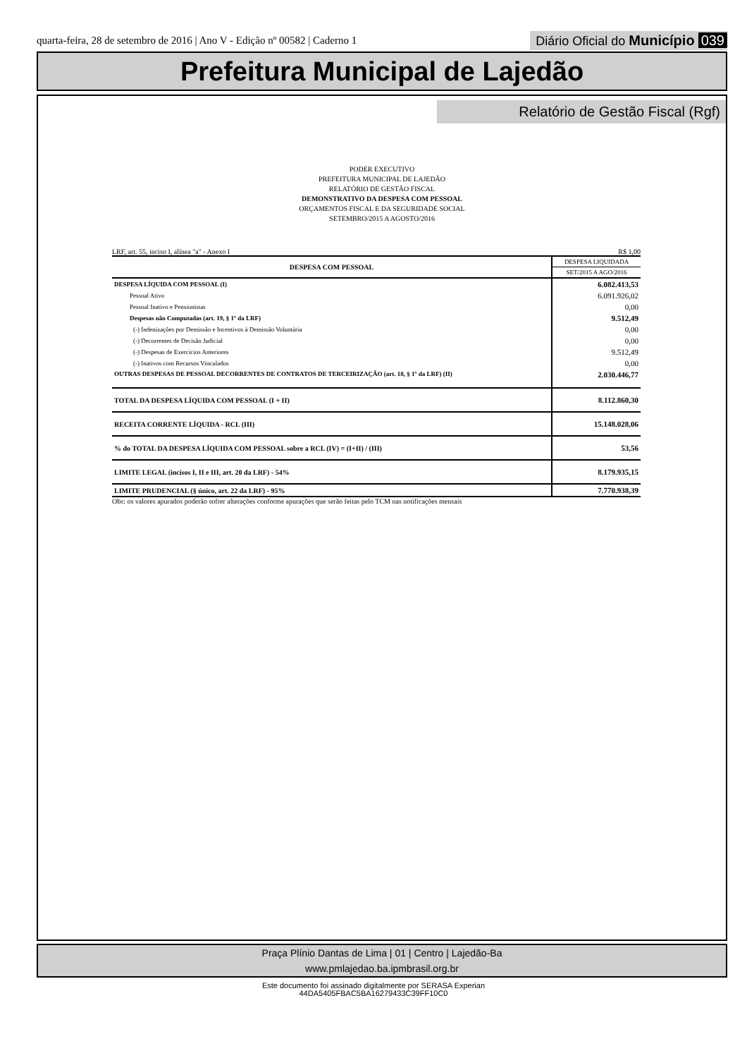quarta-feira, 28 de setembro de 2016 | Ano V - Edição nº 00582 | Caderno 1
Diário Oficial do Município 039
Prefeitura Municipal de Lajedão
Relatório de Gestão Fiscal (Rgf)
PODER EXECUTIVO
PREFEITURA MUNICIPAL DE LAJEDÃO
RELATÓRIO DE GESTÃO FISCAL
DEMONSTRATIVO DA DESPESA COM PESSOAL
ORÇAMENTOS FISCAL E DA SEGURIDADE SOCIAL
SETEMBRO/2015 A AGOSTO/2016
LRF, art. 55, inciso I, alínea "a" - Anexo I R$ 1,00
| DESPESA COM PESSOAL | DESPESA LIQUIDADA |
| --- | --- |
| | SET/2015 A AGO/2016 |
| DESPESA LÍQUIDA COM PESSOAL (I) | 6.082.413,53 |
| Pessoal Ativo | 6.091.926,02 |
| Pessoal Inativo e Pensionistas | 0,00 |
| Despesas não Computadas (art. 19, § 1º da LRF) | 9.512,49 |
| (-) Indenizações por Demissão e Incentivos à Demissão Voluntária | 0,00 |
| (-) Decorrentes de Decisão Judicial | 0,00 |
| (-) Despesas de Exercícios Anteriores | 9.512,49 |
| (-) Inativos com Recursos Vinculados | 0,00 |
| OUTRAS DESPESAS DE PESSOAL DECORRENTES DE CONTRATOS DE TERCEIRIZAÇÃO (art. 18, § 1º da LRF) (II) | 2.030.446,77 |
| TOTAL DA DESPESA LÍQUIDA COM PESSOAL (I + II) | 8.112.860,30 |
| RECEITA CORRENTE LÍQUIDA - RCL (III) | 15.148.028,06 |
| % do TOTAL DA DESPESA LÍQUIDA COM PESSOAL sobre a RCL (IV) = (I+II) / (III) | 53,56 |
| LIMITE LEGAL (incisos I, II e III, art. 20 da LRF) - 54% | 8.179.935,15 |
| LIMITE PRUDENCIAL (§ único, art. 22 da LRF) - 95% | 7.770.938,39 |
Obs: os valores apurados poderão sofrer alterações conforme apurações que serão feitas pelo TCM nas notificações mensais
Praça Plínio Dantas de Lima | 01 | Centro | Lajedão-Ba
www.pmlajedao.ba.ipmbrasil.org.br
Este documento foi assinado digitalmente por SERASA Experian
44DA5405FBAC5BA16279433C39FF10C0